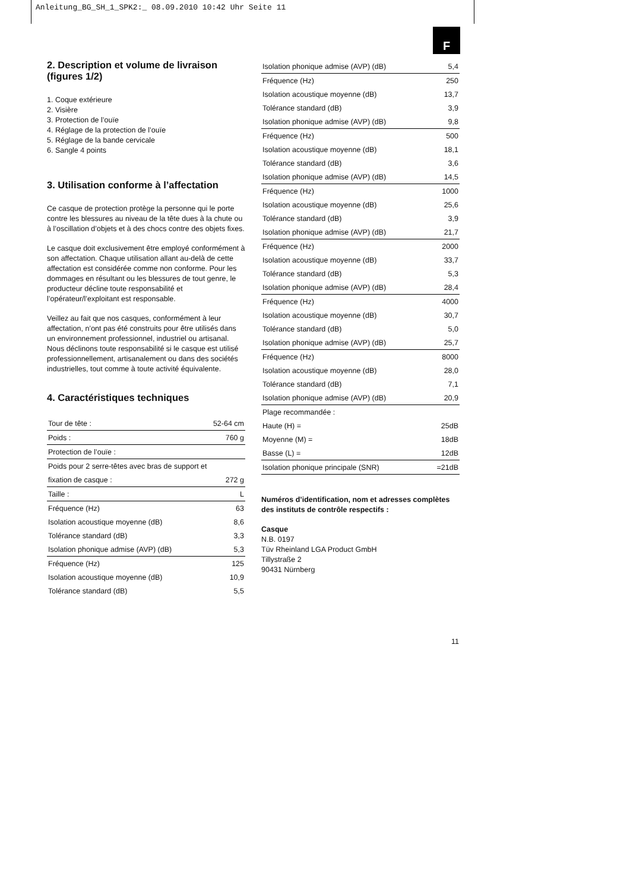Anleitung_BG_SH_1_SPK2:_ 08.09.2010 10:42 Uhr Seite 11
F
2. Description et volume de livraison (figures 1/2)
1. Coque extérieure
2. Visière
3. Protection de l’ouïe
4. Réglage de la protection de l’ouïe
5. Réglage de la bande cervicale
6. Sangle 4 points
3. Utilisation conforme à l’affectation
Ce casque de protection protège la personne qui le porte contre les blessures au niveau de la tête dues à la chute ou à l’oscillation d’objets et à des chocs contre des objets fixes.
Le casque doit exclusivement être employé conformément à son affectation. Chaque utilisation allant au-delà de cette affectation est considérée comme non conforme. Pour les dommages en résultant ou les blessures de tout genre, le producteur décline toute responsabilité et l’opérateur/l’exploitant est responsable.
Veillez au fait que nos casques, conformément à leur affectation, n’ont pas été construits pour être utilisés dans un environnement professionnel, industriel ou artisanal. Nous déclinons toute responsabilité si le casque est utilisé professionnellement, artisanalement ou dans des sociétés industrielles, tout comme à toute activité équivalente.
4. Caractéristiques techniques
| Tour de tête : | 52-64 cm |
| Poids : | 760 g |
| Protection de l’ouïe : | |
| Poids pour 2 serre-têtes avec bras de support et | |
| fixation de casque : | 272 g |
| Taille : | L |
| Fréquence (Hz) | 63 |
| Isolation acoustique moyenne (dB) | 8,6 |
| Tolérance standard (dB) | 3,3 |
| Isolation phonique admise (AVP) (dB) | 5,3 |
| Fréquence (Hz) | 125 |
| Isolation acoustique moyenne (dB) | 10,9 |
| Tolérance standard (dB) | 5,5 |
| Isolation phonique admise (AVP) (dB) | 5,4 |
| Fréquence (Hz) | 250 |
| Isolation acoustique moyenne (dB) | 13,7 |
| Tolérance standard (dB) | 3,9 |
| Isolation phonique admise (AVP) (dB) | 9,8 |
| Fréquence (Hz) | 500 |
| Isolation acoustique moyenne (dB) | 18,1 |
| Tolérance standard (dB) | 3,6 |
| Isolation phonique admise (AVP) (dB) | 14,5 |
| Fréquence (Hz) | 1000 |
| Isolation acoustique moyenne (dB) | 25,6 |
| Tolérance standard (dB) | 3,9 |
| Isolation phonique admise (AVP) (dB) | 21,7 |
| Fréquence (Hz) | 2000 |
| Isolation acoustique moyenne (dB) | 33,7 |
| Tolérance standard (dB) | 5,3 |
| Isolation phonique admise (AVP) (dB) | 28,4 |
| Fréquence (Hz) | 4000 |
| Isolation acoustique moyenne (dB) | 30,7 |
| Tolérance standard (dB) | 5,0 |
| Isolation phonique admise (AVP) (dB) | 25,7 |
| Fréquence (Hz) | 8000 |
| Isolation acoustique moyenne (dB) | 28,0 |
| Tolérance standard (dB) | 7,1 |
| Isolation phonique admise (AVP) (dB) | 20,9 |
| Plage recommandée : | |
| Haute (H) = | 25dB |
| Moyenne (M) = | 18dB |
| Basse (L) = | 12dB |
| Isolation phonique principale (SNR) | =21dB |
Numéros d’identification, nom et adresses complètes des instituts de contrôle respectifs :
Casque
N.B. 0197
Tüv Rheinland LGA Product GmbH
Tillystraße 2
90431 Nürnberg
11